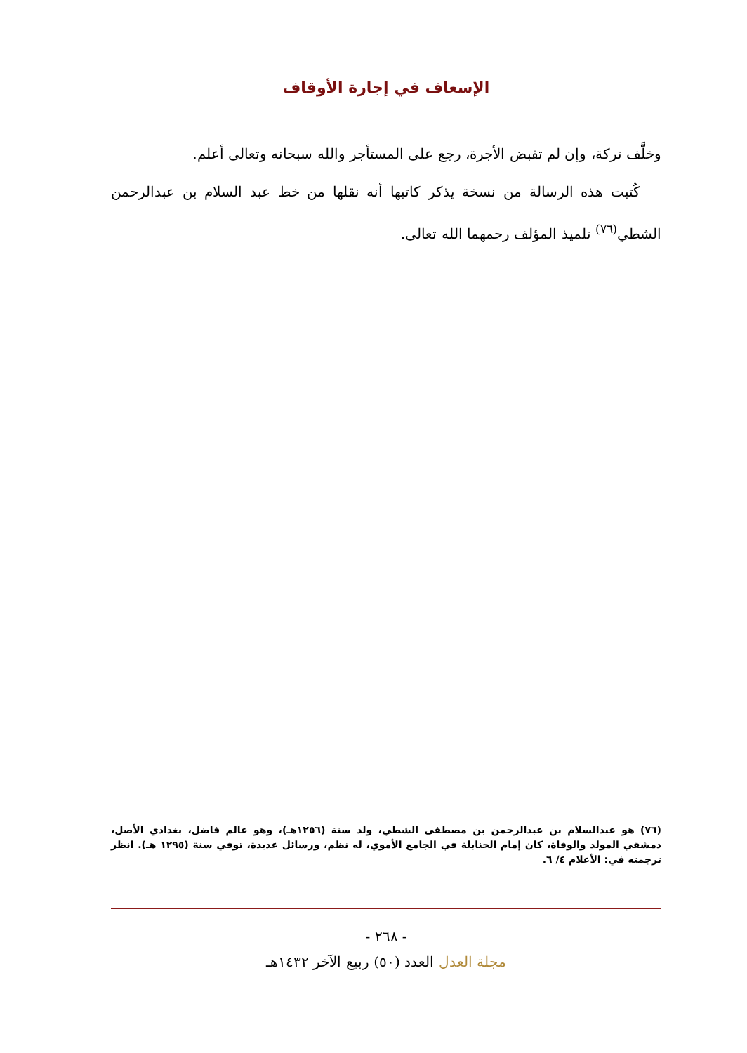الإسعاف في إجارة الأوقاف
وخلَّف تركة، وإن لم تقبض الأجرة، رجع على المستأجر والله سبحانه وتعالى أعلم.
كُتبت هذه الرسالة من نسخة يذكر كاتبها أنه نقلها من خط عبد السلام بن عبدالرحمن الشطي<sup>(٧٦)</sup> تلميذ المؤلف رحمهما الله تعالى.
(٧٦) هو عبدالسلام بن عبدالرحمن بن مصطفى الشطي، ولد سنة (١٢٥٦هـ)، وهو عالم فاضل، بغدادي الأصل، دمشقي المولد والوفاة، كان إمام الحنابلة في الجامع الأموي، له نظم، ورسائل عديدة، توفي سنة (١٢٩٥ هـ). انظر ترجمته في: الأعلام ٤/ ٦.
- ٢٦٨ -
مجلة العدل العدد (٥٠) ربيع الآخر ١٤٣٢هـ